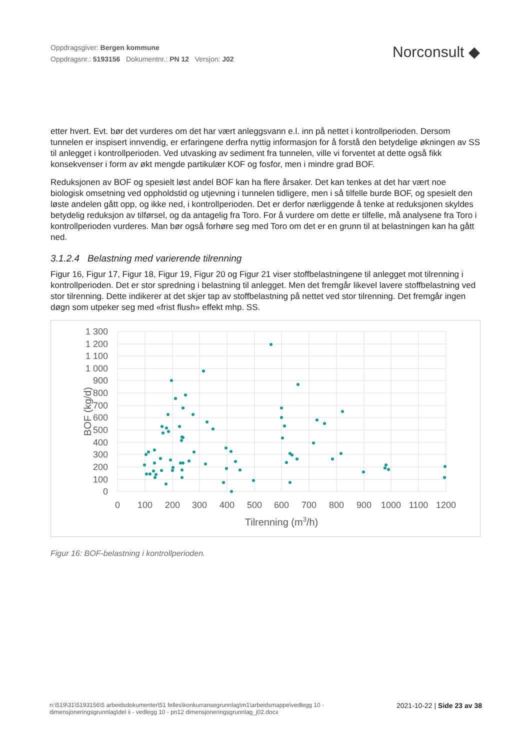Oppdragsgiver: Bergen kommune
Oppdragsnr.: 5193156 Dokumentnr.: PN 12 Versjon: J02
Norconsult ◆
etter hvert. Evt. bør det vurderes om det har vært anleggsvann e.l. inn på nettet i kontrollperioden. Dersom tunnelen er inspisert innvendig, er erfaringene derfra nyttig informasjon for å forstå den betydelige økningen av SS til anlegget i kontrollperioden. Ved utvasking av sediment fra tunnelen, ville vi forventet at dette også fikk konsekvenser i form av økt mengde partikulær KOF og fosfor, men i mindre grad BOF.
Reduksjonen av BOF og spesielt løst andel BOF kan ha flere årsaker. Det kan tenkes at det har vært noe biologisk omsetning ved oppholdstid og utjevning i tunnelen tidligere, men i så tilfelle burde BOF, og spesielt den løste andelen gått opp, og ikke ned, i kontrollperioden. Det er derfor nærliggende å tenke at reduksjonen skyldes betydelig reduksjon av tilførsel, og da antagelig fra Toro. For å vurdere om dette er tilfelle, må analysene fra Toro i kontrollperioden vurderes. Man bør også forhøre seg med Toro om det er en grunn til at belastningen kan ha gått ned.
3.1.2.4 Belastning med varierende tilrenning
Figur 16, Figur 17, Figur 18, Figur 19, Figur 20 og Figur 21 viser stoffbelastningene til anlegget mot tilrenning i kontrollperioden. Det er stor spredning i belastning til anlegget. Men det fremgår likevel lavere stoffbelastning ved stor tilrenning. Dette indikerer at det skjer tap av stoffbelastning på nettet ved stor tilrenning. Det fremgår ingen døgn som utpeker seg med «frist flush» effekt mhp. SS.
1 300
1 200
1 100
1 000
900
800
700
600
500
400
300
200
100
0
0
100
200
300
400
500
600
700
800
900
1000
1100
1200
Tilrenning (m3/h)
BOF (kg/d)
Figur 16: BOF-belastning i kontrollperioden.
n:\519\31\5193156\5 arbeidsdokumenter\51 felles\konkurransegrunnlag\m1\arbeidsmappe\vedlegg 10 -
dimensjoneringsgrunnlag\del ii - vedlegg 10 - pn12 dimensjoneringsgrunnlag_j02.docx
2021-10-22 | Side 23 av 38